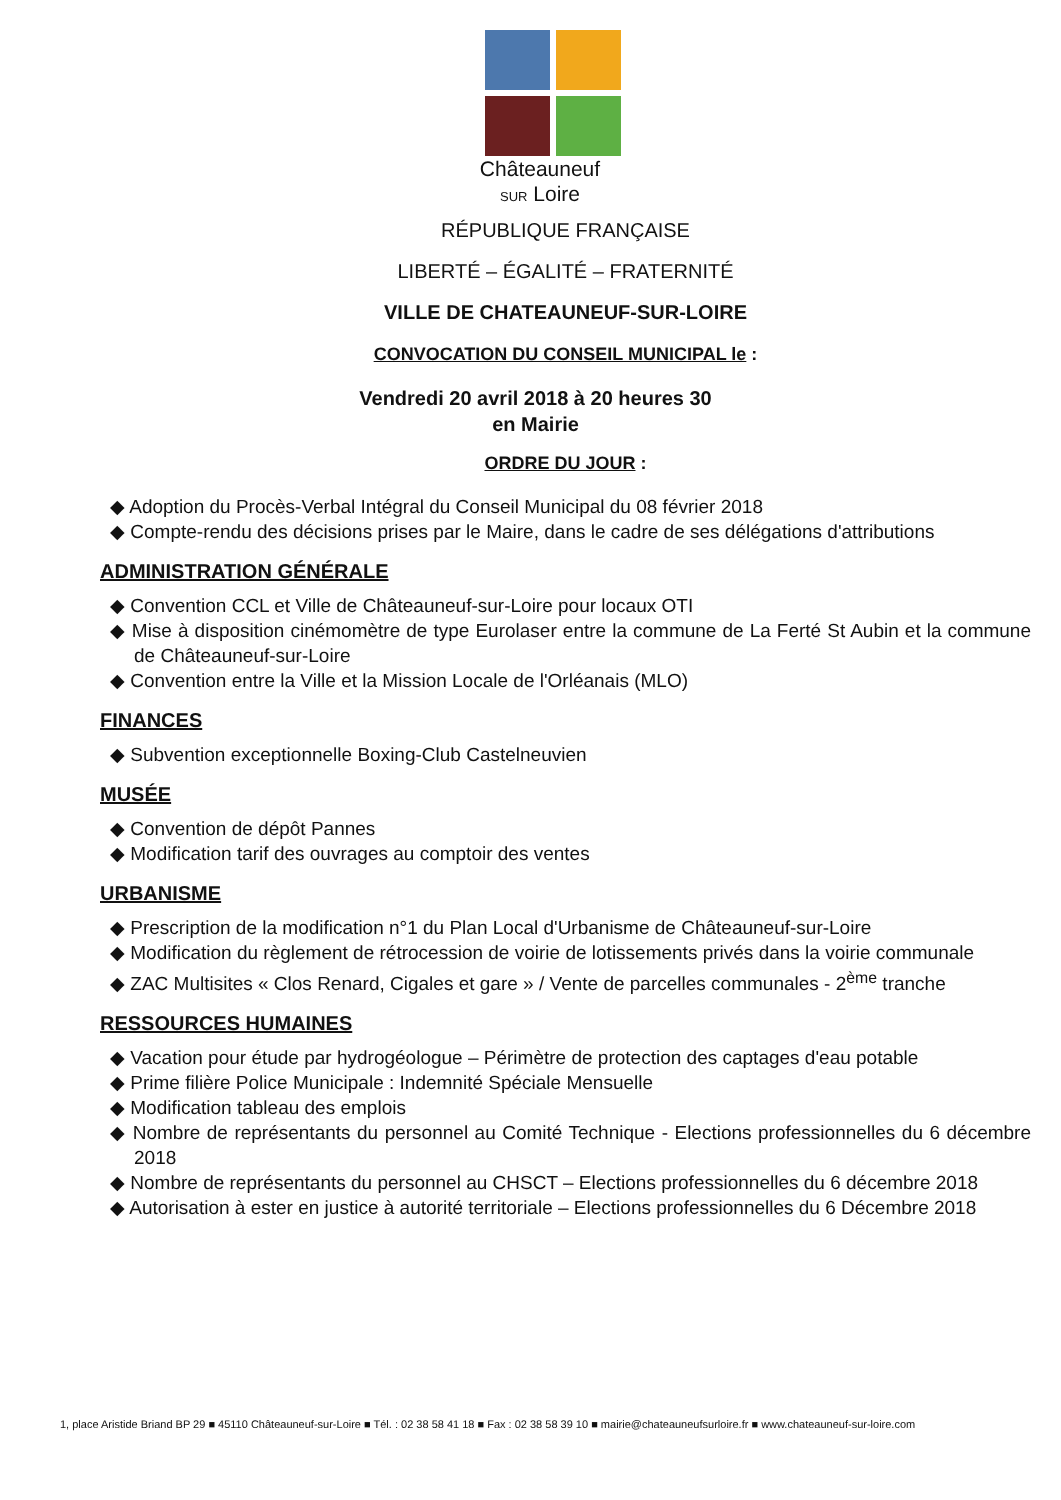Châteauneuf
SUR Loire
RÉPUBLIQUE FRANÇAISE
LIBERTÉ – ÉGALITÉ – FRATERNITÉ
VILLE DE CHATEAUNEUF-SUR-LOIRE
CONVOCATION DU CONSEIL MUNICIPAL le :
Vendredi 20 avril 2018 à 20 heures 30
en Mairie
ORDRE DU JOUR :
◆ Adoption du Procès-Verbal Intégral du Conseil Municipal du 08 février 2018
◆ Compte-rendu des décisions prises par le Maire, dans le cadre de ses délégations d'attributions
ADMINISTRATION GÉNÉRALE
◆ Convention CCL et Ville de Châteauneuf-sur-Loire pour locaux OTI
◆ Mise à disposition cinémomètre de type Eurolaser entre la commune de La Ferté St Aubin et la commune de Châteauneuf-sur-Loire
◆ Convention entre la Ville et la Mission Locale de l'Orléanais (MLO)
FINANCES
◆ Subvention exceptionnelle Boxing-Club Castelneuvien
MUSÉE
◆ Convention de dépôt Pannes
◆ Modification tarif des ouvrages au comptoir des ventes
URBANISME
◆ Prescription de la modification n°1 du Plan Local d'Urbanisme de Châteauneuf-sur-Loire
◆ Modification du règlement de rétrocession de voirie de lotissements privés dans la voirie communale
◆ ZAC Multisites « Clos Renard, Cigales et gare » / Vente de parcelles communales - 2<sup>ème</sup> tranche
RESSOURCES HUMAINES
◆ Vacation pour étude par hydrogéologue – Périmètre de protection des captages d'eau potable
◆ Prime filière Police Municipale : Indemnité Spéciale Mensuelle
◆ Modification tableau des emplois
◆ Nombre de représentants du personnel au Comité Technique - Elections professionnelles du 6 décembre 2018
◆ Nombre de représentants du personnel au CHSCT – Elections professionnelles du 6 décembre 2018
◆ Autorisation à ester en justice à autorité territoriale – Elections professionnelles du 6 Décembre 2018
1, place Aristide Briand BP 29 ■ 45110 Châteauneuf-sur-Loire ■ Tél. : 02 38 58 41 18 ■ Fax : 02 38 58 39 10 ■ mairie@chateauneufsurloire.fr ■ www.chateauneuf-sur-loire.com